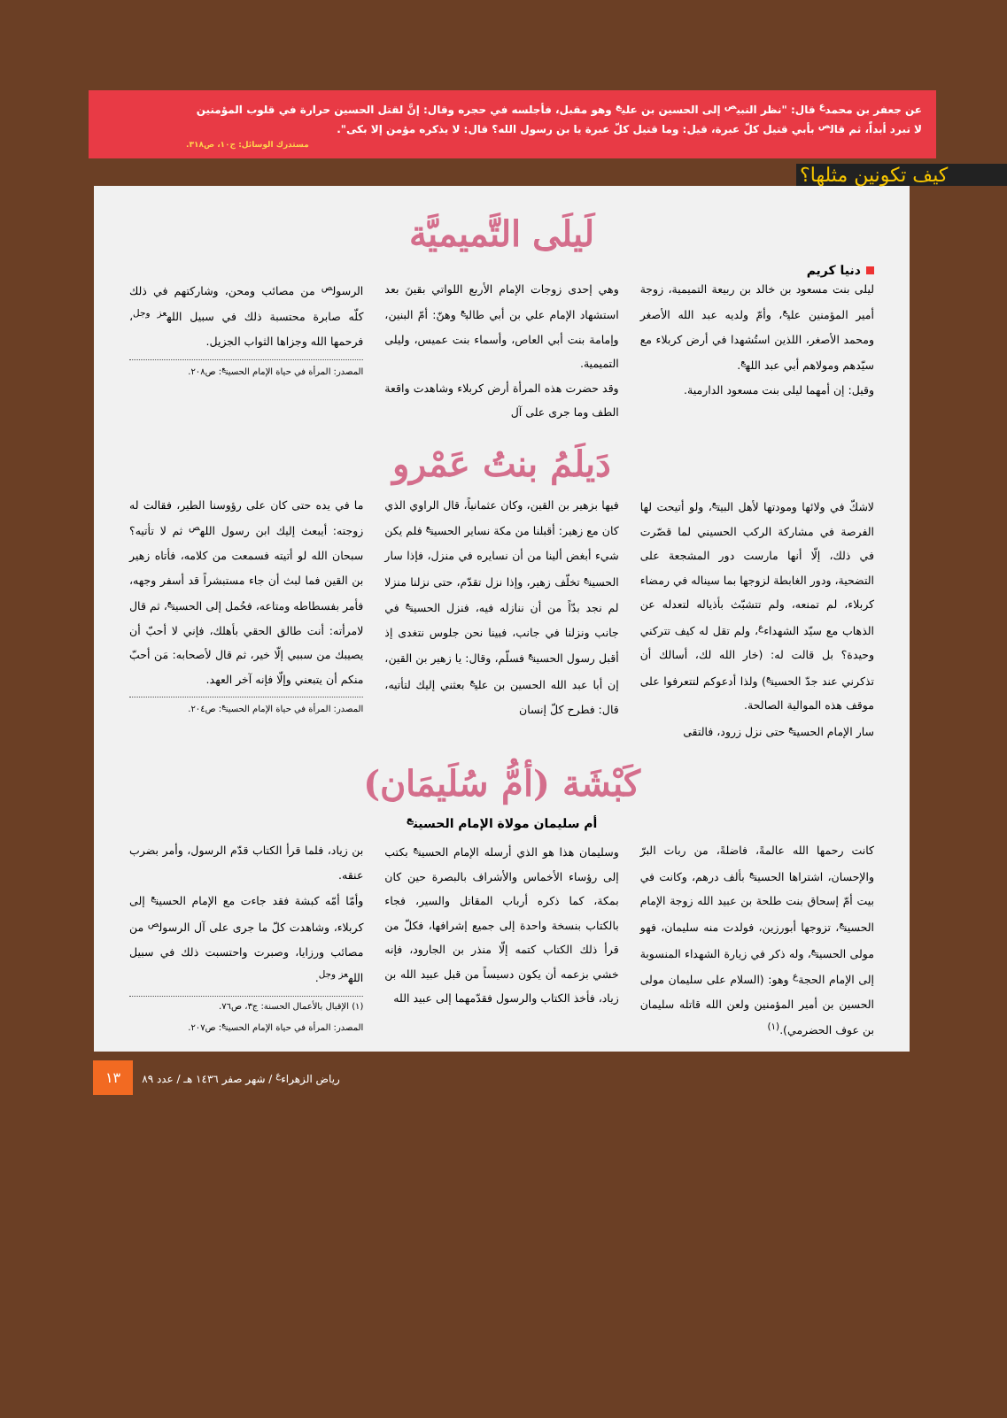عن جعفر بن محمد<sup>ع</sup> قال: "نظر النبي<sup>ص</sup> إلى الحسين بن علي<sup>ع</sup> وهو مقبل، فأجلسه في حجره وقال: إنَّ لقتل الحسين حرارة في قلوب المؤمنين لا تبرد أبداً، ثم قال<sup>ص</sup> بأبي قتيل كلّ عبرة، قيل: وما قتيل كلّ عبرة يا بن رسول الله؟ قال: لا يذكره مؤمن إلا بكى".
مستدرك الوسائل: ج١٠، ص٣١٨.
كيف تكونين مثلها؟
لَيلَى التَّميميَّة
دنيا كريم
ليلى بنت مسعود بن خالد بن ربيعة التميمية، زوجة أمير المؤمنين علي<sup>ع</sup>، وأمّ ولديه عبد الله الأصغر ومحمد الأصغر، اللذين استُشهدا في أرض كربلاء مع سيّدهم ومولاهم أبي عبد الله<sup>ع</sup>.
وقيل: إن أمهما ليلى بنت مسعود الدارمية.
وهي إحدى زوجات الإمام الأربع اللواتي بقينَ بعد استشهاد الإمام علي بن أبي طالب<sup>ع</sup> وهنّ: أمّ البنين، وإمامة بنت أبي العاص، وأسماء بنت عميس، وليلى التميمية.
وقد حضرت هذه المرأة أرض كربلاء وشاهدت واقعة الطف وما جرى على آل
الرسول<sup>ص</sup> من مصائب ومحن، وشاركتهم في ذلك كلّه صابرة محتسبة ذلك في سبيل الله<sup>عز وجل</sup>، فرحمها الله وجزاها الثواب الجزيل.
المصدر: المرأة في حياة الإمام الحسين<sup>ع</sup>: ص٢٠٨.
دَيلَمُ بنتُ عَمْرو
لاشكّ في ولائها ومودتها لأهل البيت<sup>ع</sup>، ولو أتيحت لها الفرصة في مشاركة الركب الحسيني لما قصّرت في ذلك، إلّا أنها مارست دور المشجعة على التضحية، ودور الغابطة لزوجها بما سيناله في رمضاء كربلاء، لم تمنعه، ولم تتشبّث بأذياله لتعدله عن الذهاب مع سيّد الشهداء<sup>ع</sup>، ولم تقل له كيف تتركني وحيدة؟ بل قالت له: (خار الله لك، أسالك أن تذكرني عند جدّ الحسين<sup>ع</sup>) ولذا أدعوكم لتتعرفوا على موقف هذه الموالية الصالحة.
سار الإمام الحسين<sup>ع</sup> حتى نزل زرود، فالتقى
فيها بزهير بن القين، وكان عثمانياً، قال الراوي الذي كان مع زهير: أقبلنا من مكة نساير الحسين<sup>ع</sup> فلم يكن شيء أبغض ألينا من أن نسايره في منزل، فإذا سار الحسين<sup>ع</sup> تخلّف زهير، وإذا نزل تقدّم، حتى نزلنا منزلا لم نجد بدّاً من أن ننازله فيه، فنزل الحسين<sup>ع</sup> في جانب ونزلنا في جانب، فبينا نحن جلوس نتغدى إذ أقبل رسول الحسين<sup>ع</sup> فسلّم، وقال: يا زهير بن القين، إن أبا عبد الله الحسين بن علي<sup>ع</sup> بعثني إليك لتأتيه، قال: فطرح كلّ إنسان
ما في يده حتى كان على رؤوسنا الطير، فقالت له زوجته: أيبعث إليك ابن رسول الله<sup>ص</sup> ثم لا تأتيه؟ سبحان الله لو أتيته فسمعت من كلامه، فأتاه زهير بن القين فما لبث أن جاء مستبشراً قد أسفر وجهه، فأمر بفسطاطه ومتاعه، فحُمل إلى الحسين<sup>ع</sup>، ثم قال لامرأته: أنت طالق الحقي بأهلك، فإني لا أحبّ أن يصيبك من سببي إلّا خير، ثم قال لأصحابه: مَن أحبّ منكم أن يتبعني وإلّا فإنه آخر العهد.
المصدر: المرأة في حياة الإمام الحسين<sup>ع</sup>: ص٢٠٤.
كَبْشَة (أمُّ سُلَيمَان)
أم سليمان مولاة الإمام الحسين<sup>ع</sup>
كانت رحمها الله عالمةً، فاضلةً، من ربات البرّ والإحسان، اشتراها الحسين<sup>ع</sup> بألف درهم، وكانت في بيت أمّ إسحاق بنت طلحة بن عبيد الله زوجة الإمام الحسين<sup>ع</sup>، تزوجها أبورزين، فولدت منه سليمان، فهو مولى الحسين<sup>ع</sup>، وله ذكر في زيارة الشهداء المنسوبة إلى الإمام الحجة<sup>ع</sup> وهو: (السلام على سليمان مولى الحسين بن أمير المؤمنين ولعن الله قاتله سليمان بن عوف الحضرمي).<sup>(١)</sup>
وسليمان هذا هو الذي أرسله الإمام الحسين<sup>ع</sup> بكتب إلى رؤساء الأخماس والأشراف بالبصرة حين كان بمكة، كما ذكره أرباب المقاتل والسير، فجاء بالكتاب بنسخة واحدة إلى جميع إشرافها، فكلّ من قرأ ذلك الكتاب كتمه إلّا منذر بن الجارود، فإنه خشي بزعمه أن يكون دسيساً من قبل عبيد الله بن زياد، فأخذ الكتاب والرسول فقدّمهما إلى عبيد الله
بن زياد، فلما قرأ الكتاب قدّم الرسول، وأمر بضرب عنقه.
وأمّا أمّه كبشة فقد جاءت مع الإمام الحسين<sup>ع</sup> إلى كربلاء، وشاهدت كلّ ما جرى على آل الرسول<sup>ص</sup> من مصائب ورزايا، وصبرت واحتسبت ذلك في سبيل الله<sup>عز وجل</sup>.
(١) الإقبال بالأعمال الحسنة: ج٣، ص٧٦.
المصدر: المرأة في حياة الإمام الحسين<sup>ع</sup>: ص٢٠٧.
١٣ رياض الزهراء<sup>ع</sup> / شهر صفر ١٤٣٦ هـ / عدد ٨٩